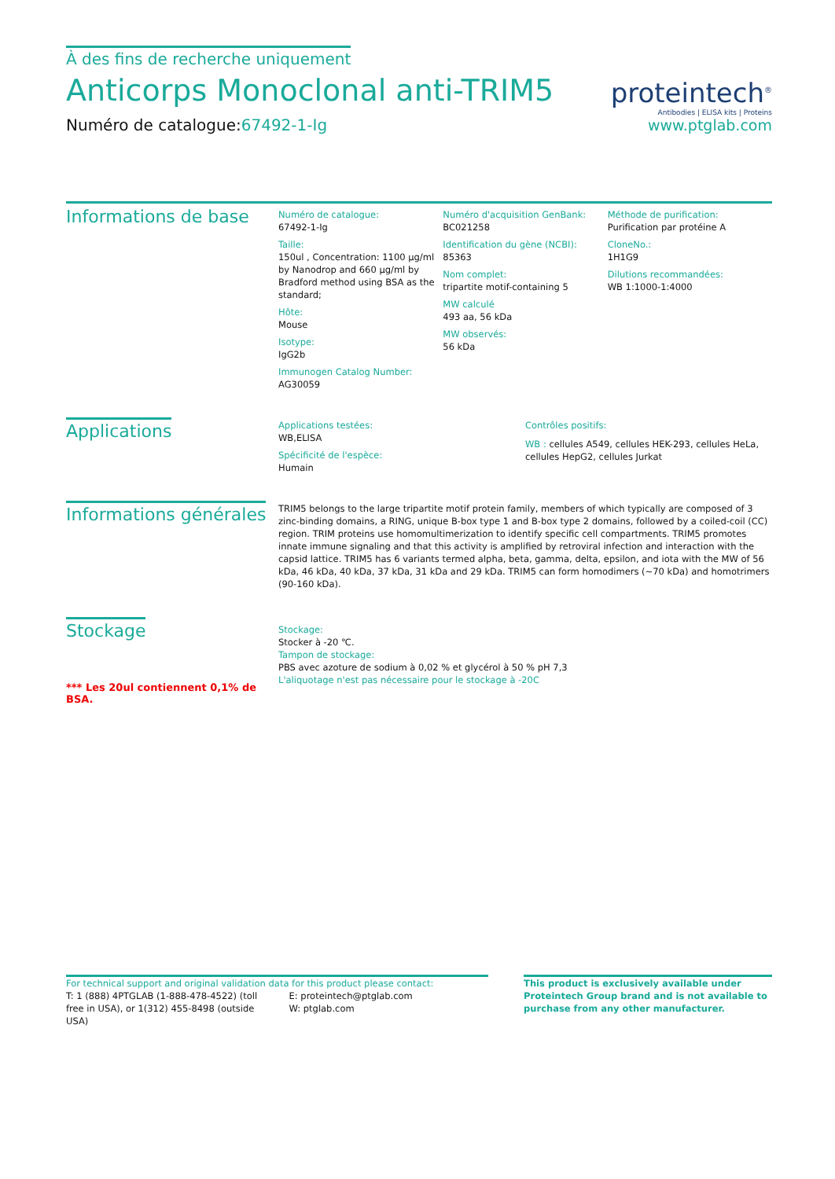À des fins de recherche uniquement
Anticorps Monoclonal anti-TRIM5
Numéro de catalogue:67492-1-Ig
proteintech<sup>®</sup>
Antibodies | ELISA kits | Proteins
www.ptglab.com
Informations de base
Numéro de catalogue:
67492-1-Ig
Taille:
150ul , Concentration: 1100 μg/ml by Nanodrop and 660 μg/ml by Bradford method using BSA as the standard;
Hôte:
Mouse
Isotype:
IgG2b
Immunogen Catalog Number:
AG30059
Numéro d'acquisition GenBank:
BC021258
Identification du gène (NCBI):
85363
Nom complet:
tripartite motif-containing 5
MW calculé
493 aa, 56 kDa
MW observés:
56 kDa
Méthode de purification:
Purification par protéine A
CloneNo.:
1H1G9
Dilutions recommandées:
WB 1:1000-1:4000
Applications
Applications testées:
WB,ELISA
Spécificité de l'espèce:
Humain
Contrôles positifs:
WB : cellules A549, cellules HEK-293, cellules HeLa, cellules HepG2, cellules Jurkat
Informations générales
TRIM5 belongs to the large tripartite motif protein family, members of which typically are composed of 3 zinc-binding domains, a RING, unique B-box type 1 and B-box type 2 domains, followed by a coiled-coil (CC) region. TRIM proteins use homomultimerization to identify specific cell compartments. TRIM5 promotes innate immune signaling and that this activity is amplified by retroviral infection and interaction with the capsid lattice. TRIM5 has 6 variants termed alpha, beta, gamma, delta, epsilon, and iota with the MW of 56 kDa, 46 kDa, 40 kDa, 37 kDa, 31 kDa and 29 kDa. TRIM5 can form homodimers (~70 kDa) and homotrimers (90-160 kDa).
Stockage
*** Les 20ul contiennent 0,1% de BSA.
Stockage:
Stocker à -20 ℃.
Tampon de stockage:
PBS avec azoture de sodium à 0,02 % et glycérol à 50 % pH 7,3
L'aliquotage n'est pas nécessaire pour le stockage à -20C
For technical support and original validation data for this product please contact:
T: 1 (888) 4PTGLAB (1-888-478-4522) (toll free in USA), or 1(312) 455-8498 (outside USA)
E: proteintech@ptglab.com
W: ptglab.com
This product is exclusively available under Proteintech Group brand and is not available to purchase from any other manufacturer.